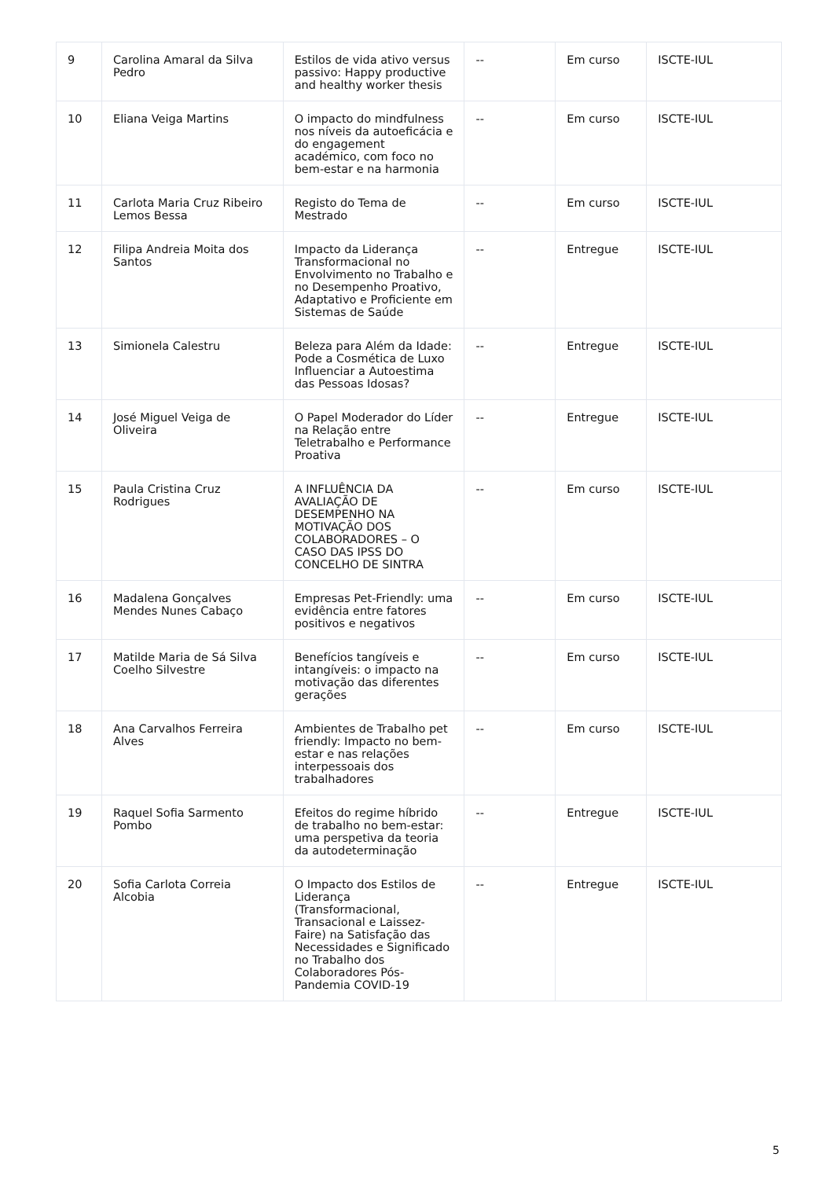| 9 | Carolina Amaral da Silva Pedro | Estilos de vida ativo versus passivo: Happy productive and healthy worker thesis | -- | Em curso | ISCTE-IUL |
| 10 | Eliana Veiga Martins | O impacto do mindfulness nos níveis da autoeficácia e do engagement académico, com foco no bem-estar e na harmonia | -- | Em curso | ISCTE-IUL |
| 11 | Carlota Maria Cruz Ribeiro Lemos Bessa | Registo do Tema de Mestrado | -- | Em curso | ISCTE-IUL |
| 12 | Filipa Andreia Moita dos Santos | Impacto da Liderança Transformacional no Envolvimento no Trabalho e no Desempenho Proativo, Adaptativo e Proficiente em Sistemas de Saúde | -- | Entregue | ISCTE-IUL |
| 13 | Simionela Calestru | Beleza para Além da Idade: Pode a Cosmética de Luxo Influenciar a Autoestima das Pessoas Idosas? | -- | Entregue | ISCTE-IUL |
| 14 | José Miguel Veiga de Oliveira | O Papel Moderador do Líder na Relação entre Teletrabalho e Performance Proativa | -- | Entregue | ISCTE-IUL |
| 15 | Paula Cristina Cruz Rodrigues | A INFLUÊNCIA DA AVALIAÇÃO DE DESEMPENHO NA MOTIVAÇÃO DOS COLABORADORES – O CASO DAS IPSS DO CONCELHO DE SINTRA | -- | Em curso | ISCTE-IUL |
| 16 | Madalena Gonçalves Mendes Nunes Cabaço | Empresas Pet-Friendly: uma evidência entre fatores positivos e negativos | -- | Em curso | ISCTE-IUL |
| 17 | Matilde Maria de Sá Silva Coelho Silvestre | Benefícios tangíveis e intangíveis: o impacto na motivação das diferentes gerações | -- | Em curso | ISCTE-IUL |
| 18 | Ana Carvalhos Ferreira Alves | Ambientes de Trabalho pet friendly: Impacto no bem-estar e nas relações interpessoais dos trabalhadores | -- | Em curso | ISCTE-IUL |
| 19 | Raquel Sofia Sarmento Pombo | Efeitos do regime híbrido de trabalho no bem-estar: uma perspetiva da teoria da autodeterminação | -- | Entregue | ISCTE-IUL |
| 20 | Sofia Carlota Correia Alcobia | O Impacto dos Estilos de Liderança (Transformacional, Transacional e Laissez-Faire) na Satisfação das Necessidades e Significado no Trabalho dos Colaboradores Pós-Pandemia COVID-19 | -- | Entregue | ISCTE-IUL |
5